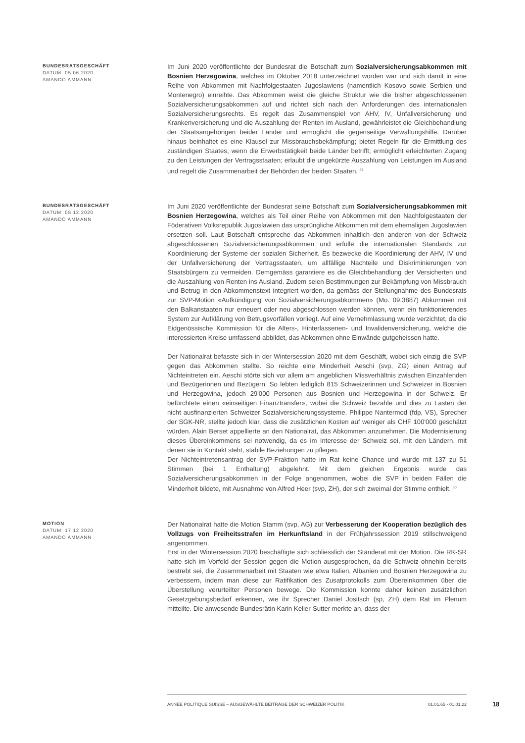BUNDESRATSGESCHÄFT
DATUM: 05.06.2020
AMANDO AMMANN
Im Juni 2020 veröffentlichte der Bundesrat die Botschaft zum Sozialversicherungsabkommen mit Bosnien Herzegowina, welches im Oktober 2018 unterzeichnet worden war und sich damit in eine Reihe von Abkommen mit Nachfolgestaaten Jugoslawiens (namentlich Kosovo sowie Serbien und Montenegro) einreihte. Das Abkommen weist die gleiche Struktur wie die bisher abgeschlossenen Sozialversicherungsabkommen auf und richtet sich nach den Anforderungen des internationalen Sozialversicherungsrechts. Es regelt das Zusammenspiel von AHV, IV, Unfallversicherung und Krankenversicherung und die Auszahlung der Renten im Ausland, gewährleistet die Gleichbehandlung der Staatsangehörigen beider Länder und ermöglicht die gegenseitige Verwaltungshilfe. Darüber hinaus beinhaltet es eine Klausel zur Missbrauchsbekämpfung; bietet Regeln für die Ermittlung des zuständigen Staates, wenn die Erwerbstätigkeit beide Länder betrifft; ermöglicht erleichterten Zugang zu den Leistungen der Vertragsstaaten; erlaubt die ungekürzte Auszahlung von Leistungen im Ausland und regelt die Zusammenarbeit der Behörden der beiden Staaten. <sup>49</sup>
BUNDESRATSGESCHÄFT
DATUM: 08.12.2020
AMANDO AMMANN
Im Juni 2020 veröffentlichte der Bundesrat seine Botschaft zum Sozialversicherungsabkommen mit Bosnien Herzegowina, welches als Teil einer Reihe von Abkommen mit den Nachfolgestaaten der Föderativen Volksrepublik Jugoslawien das ursprüngliche Abkommen mit dem ehemaligen Jugoslawien ersetzen soll. Laut Botschaft entspreche das Abkommen inhaltlich den anderen von der Schweiz abgeschlossenen Sozialversicherungsabkommen und erfülle die internationalen Standards zur Koordinierung der Systeme der sozialen Sicherheit. Es bezwecke die Koordinierung der AHV, IV und der Unfallversicherung der Vertragsstaaten, um allfällige Nachteile und Diskriminierungen von Staatsbürgern zu vermeiden. Demgemäss garantiere es die Gleichbehandlung der Versicherten und die Auszahlung von Renten ins Ausland. Zudem seien Bestimmungen zur Bekämpfung von Missbrauch und Betrug in den Abkommenstext integriert worden, da gemäss der Stellungnahme des Bundesrats zur SVP-Motion «Aufkündigung von Sozialversicherungsabkommen» (Mo. 09.3887) Abkommen mit den Balkanstaaten nur erneuert oder neu abgeschlossen werden können, wenn ein funktionierendes System zur Aufklärung von Betrugsvorfällen vorliegt. Auf eine Vernehmlassung wurde verzichtet, da die Eidgenössische Kommission für die Alters-, Hinterlassenen- und Invalidenversicherung, welche die interessierten Kreise umfassend abbildet, das Abkommen ohne Einwände gutgeheissen hatte.
Der Nationalrat befasste sich in der Wintersession 2020 mit dem Geschäft, wobei sich einzig die SVP gegen das Abkommen stellte. So reichte eine Minderheit Aeschi (svp, ZG) einen Antrag auf Nichteintreten ein. Aeschi störte sich vor allem am angeblichen Missverhältnis zwischen Einzahlenden und Bezügerinnen und Bezügern. So lebten lediglich 815 Schweizerinnen und Schweizer in Bosnien und Herzegowina, jedoch 29'000 Personen aus Bosnien und Herzegowina in der Schweiz. Er befürchtete einen «einseitigen Finanztransfer», wobei die Schweiz bezahle und dies zu Lasten der nicht ausfinanzierten Schweizer Sozialversicherungssysteme. Philippe Nantermod (fdp, VS), Sprecher der SGK-NR, stellte jedoch klar, dass die zusätzlichen Kosten auf weniger als CHF 100'000 geschätzt würden. Alain Berset appellierte an den Nationalrat, das Abkommen anzunehmen. Die Modernisierung dieses Übereinkommens sei notwendig, da es im Interesse der Schweiz sei, mit den Ländern, mit denen sie in Kontakt steht, stabile Beziehungen zu pflegen.
Der Nichteintretensantrag der SVP-Fraktion hatte im Rat keine Chance und wurde mit 137 zu 51 Stimmen (bei 1 Enthaltung) abgelehnt. Mit dem gleichen Ergebnis wurde das Sozialversicherungsabkommen in der Folge angenommen, wobei die SVP in beiden Fällen die Minderheit bildete, mit Ausnahme von Alfred Heer (svp, ZH), der sich zweimal der Stimme enthielt. <sup>50</sup>
MOTION
DATUM: 17.12.2020
AMANDO AMMANN
Der Nationalrat hatte die Motion Stamm (svp, AG) zur Verbesserung der Kooperation bezüglich des Vollzugs von Freiheitsstrafen im Herkunftsland in der Frühjahrssession 2019 stillschweigend angenommen.
Erst in der Wintersession 2020 beschäftigte sich schliesslich der Ständerat mit der Motion. Die RK-SR hatte sich im Vorfeld der Session gegen die Motion ausgesprochen, da die Schweiz ohnehin bereits bestrebt sei, die Zusammenarbeit mit Staaten wie etwa Italien, Albanien und Bosnien Herzegowina zu verbessern, indem man diese zur Ratifikation des Zusatprotokolls zum Übereinkommen über die Überstellung verurteilter Personen bewege. Die Kommission konnte daher keinen zusätzlichen Gesetzgebungsbedarf erkennen, wie ihr Sprecher Daniel Jositsch (sp, ZH) dem Rat im Plenum mitteilte. Die anwesende Bundesrätin Karin Keller-Sutter merkte an, dass der
ANNÉE POLITIQUE SUISSE – AUSGEWÄHLTE BEITRÄGE DER SCHWEIZER POLITIK 01.01.65 - 01.01.22
18